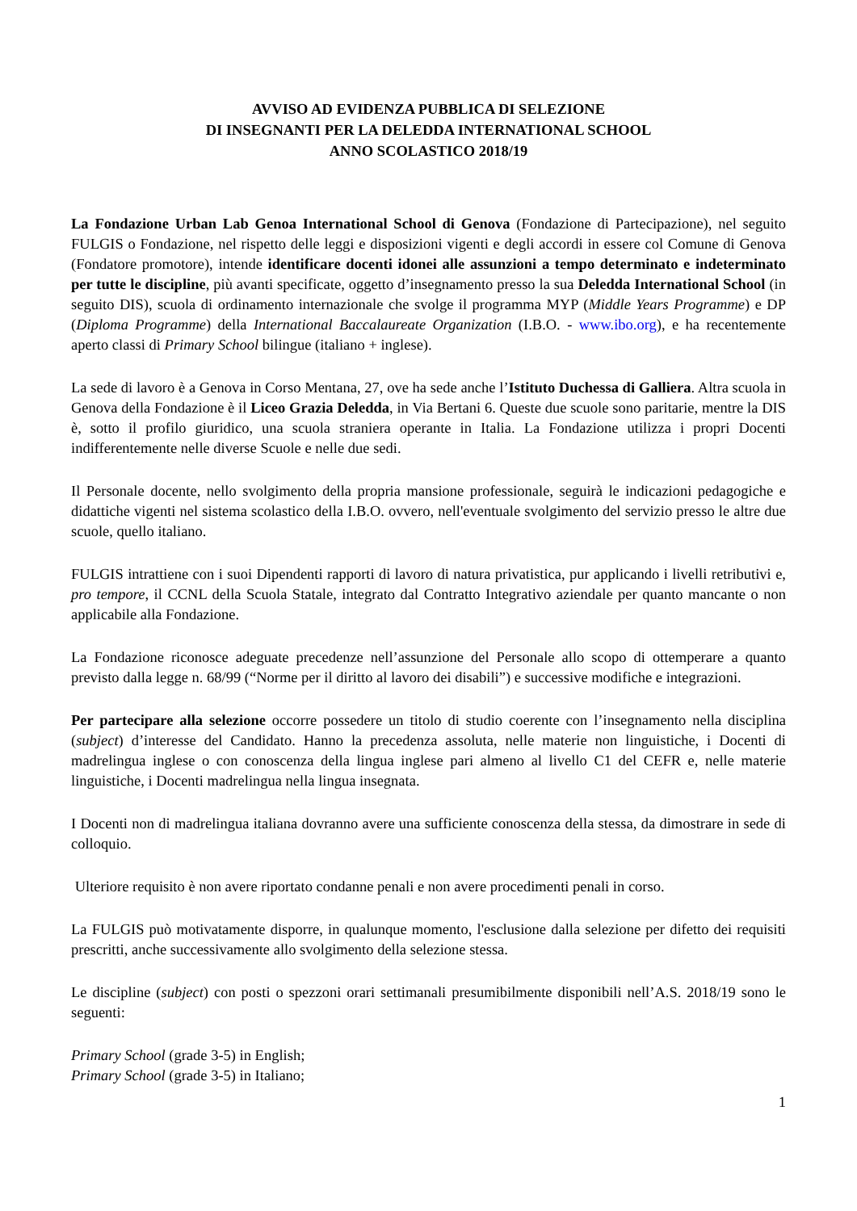AVVISO AD EVIDENZA PUBBLICA DI SELEZIONE
DI INSEGNANTI PER LA DELEDDA INTERNATIONAL SCHOOL
ANNO SCOLASTICO 2018/19
La Fondazione Urban Lab Genoa International School di Genova (Fondazione di Partecipazione), nel seguito FULGIS o Fondazione, nel rispetto delle leggi e disposizioni vigenti e degli accordi in essere col Comune di Genova (Fondatore promotore), intende identificare docenti idonei alle assunzioni a tempo determinato e indeterminato per tutte le discipline, più avanti specificate, oggetto d’insegnamento presso la sua Deledda International School (in seguito DIS), scuola di ordinamento internazionale che svolge il programma MYP (Middle Years Programme) e DP (Diploma Programme) della International Baccalaureate Organization (I.B.O. - www.ibo.org), e ha recentemente aperto classi di Primary School bilingue (italiano + inglese).
La sede di lavoro è a Genova in Corso Mentana, 27, ove ha sede anche l’Istituto Duchessa di Galliera. Altra scuola in Genova della Fondazione è il Liceo Grazia Deledda, in Via Bertani 6. Queste due scuole sono paritarie, mentre la DIS è, sotto il profilo giuridico, una scuola straniera operante in Italia. La Fondazione utilizza i propri Docenti indifferentemente nelle diverse Scuole e nelle due sedi.
Il Personale docente, nello svolgimento della propria mansione professionale, seguirà le indicazioni pedagogiche e didattiche vigenti nel sistema scolastico della I.B.O. ovvero, nell'eventuale svolgimento del servizio presso le altre due scuole, quello italiano.
FULGIS intrattiene con i suoi Dipendenti rapporti di lavoro di natura privatistica, pur applicando i livelli retributivi e, pro tempore, il CCNL della Scuola Statale, integrato dal Contratto Integrativo aziendale per quanto mancante o non applicabile alla Fondazione.
La Fondazione riconosce adeguate precedenze nell’assunzione del Personale allo scopo di ottemperare a quanto previsto dalla legge n. 68/99 (“Norme per il diritto al lavoro dei disabili”) e successive modifiche e integrazioni.
Per partecipare alla selezione occorre possedere un titolo di studio coerente con l’insegnamento nella disciplina (subject) d’interesse del Candidato. Hanno la precedenza assoluta, nelle materie non linguistiche, i Docenti di madrelingua inglese o con conoscenza della lingua inglese pari almeno al livello C1 del CEFR e, nelle materie linguistiche, i Docenti madrelingua nella lingua insegnata.
I Docenti non di madrelingua italiana dovranno avere una sufficiente conoscenza della stessa, da dimostrare in sede di colloquio.
Ulteriore requisito è non avere riportato condanne penali e non avere procedimenti penali in corso.
La FULGIS può motivatamente disporre, in qualunque momento, l'esclusione dalla selezione per difetto dei requisiti prescritti, anche successivamente allo svolgimento della selezione stessa.
Le discipline (subject) con posti o spezzoni orari settimanali presumibilmente disponibili nell’A.S. 2018/19 sono le seguenti:
Primary School (grade 3-5) in English;
Primary School (grade 3-5) in Italiano;
1